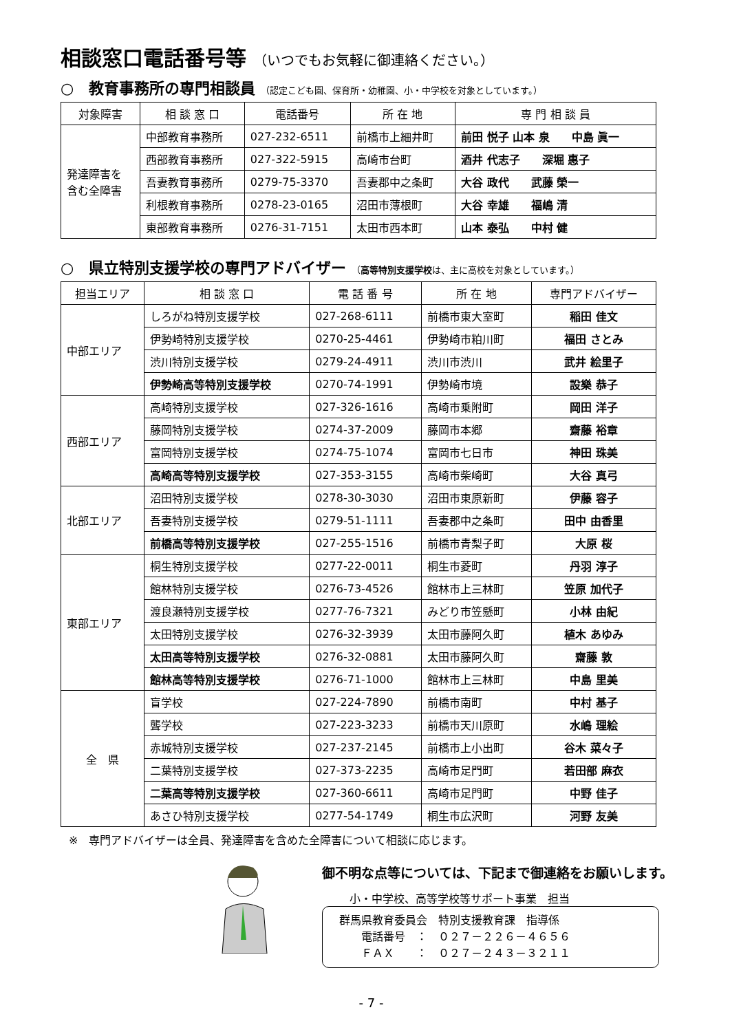相談窓口電話番号等 （いつでもお気軽に御連絡ください。）
○　教育事務所の専門相談員 （認定こども園、保育所・幼稚園、小・中学校を対象としています。）
| 対象障害 | 相 談 窓 口 | 電話番号 | 所 在 地 | 専 門 相 談 員 |
| --- | --- | --- | --- | --- |
| 発達障害を 含む全障害 | 中部教育事務所 | 027-232-6511 | 前橋市上細井町 | 前田 悦子 山本 泉 中島 眞一 |
| | 西部教育事務所 | 027-322-5915 | 高崎市台町 | 酒井 代志子 深堀 惠子 |
| | 吾妻教育事務所 | 0279-75-3370 | 吾妻郡中之条町 | 大谷 政代 武藤 榮一 |
| | 利根教育事務所 | 0278-23-0165 | 沼田市薄根町 | 大谷 幸雄 福嶋 清 |
| | 東部教育事務所 | 0276-31-7151 | 太田市西本町 | 山本 泰弘 中村 健 |
○　県立特別支援学校の専門アドバイザー （高等特別支援学校は、主に高校を対象としています。）
| 担当エリア | 相 談 窓 口 | 電 話 番 号 | 所 在 地 | 専門アドバイザー |
| --- | --- | --- | --- | --- |
| 中部エリア | しろがね特別支援学校 | 027-268-6111 | 前橋市東大室町 | 稲田 佳文 |
| | 伊勢崎特別支援学校 | 0270-25-4461 | 伊勢崎市粕川町 | 福田 さとみ |
| | 渋川特別支援学校 | 0279-24-4911 | 渋川市渋川 | 武井 絵里子 |
| | 伊勢崎高等特別支援学校 | 0270-74-1991 | 伊勢崎市境 | 設樂 恭子 |
| 西部エリア | 高崎特別支援学校 | 027-326-1616 | 高崎市乗附町 | 岡田 洋子 |
| | 藤岡特別支援学校 | 0274-37-2009 | 藤岡市本郷 | 齋藤 裕章 |
| | 富岡特別支援学校 | 0274-75-1074 | 富岡市七日市 | 神田 珠美 |
| | 高崎高等特別支援学校 | 027-353-3155 | 高崎市柴崎町 | 大谷 真弓 |
| 北部エリア | 沼田特別支援学校 | 0278-30-3030 | 沼田市東原新町 | 伊藤 容子 |
| | 吾妻特別支援学校 | 0279-51-1111 | 吾妻郡中之条町 | 田中 由香里 |
| | 前橋高等特別支援学校 | 027-255-1516 | 前橋市青梨子町 | 大原 桜 |
| 東部エリア | 桐生特別支援学校 | 0277-22-0011 | 桐生市菱町 | 丹羽 淳子 |
| | 館林特別支援学校 | 0276-73-4526 | 館林市上三林町 | 笠原 加代子 |
| | 渡良瀬特別支援学校 | 0277-76-7321 | みどり市笠懸町 | 小林 由紀 |
| | 太田特別支援学校 | 0276-32-3939 | 太田市藤阿久町 | 植木 あゆみ |
| | 太田高等特別支援学校 | 0276-32-0881 | 太田市藤阿久町 | 齋藤 敦 |
| | 館林高等特別支援学校 | 0276-71-1000 | 館林市上三林町 | 中島 里美 |
| 全 県 | 盲学校 | 027-224-7890 | 前橋市南町 | 中村 基子 |
| | 聾学校 | 027-223-3233 | 前橋市天川原町 | 水嶋 理絵 |
| | 赤城特別支援学校 | 027-237-2145 | 前橋市上小出町 | 谷木 菜々子 |
| | 二葉特別支援学校 | 027-373-2235 | 高崎市足門町 | 若田部 麻衣 |
| | 二葉高等特別支援学校 | 027-360-6611 | 高崎市足門町 | 中野 佳子 |
| | あさひ特別支援学校 | 0277-54-1749 | 桐生市広沢町 | 河野 友美 |
※　専門アドバイザーは全員、発達障害を含めた全障害について相談に応じます。
御不明な点等については、下記まで御連絡をお願いします。
小・中学校、高等学校等サポート事業　担当
群馬県教育委員会　特別支援教育課　指導係
　　電話番号　：　０２７－２２６－４６５６
　　ＦＡＸ　　：　０２７－２４３－３２１１
- 7 -